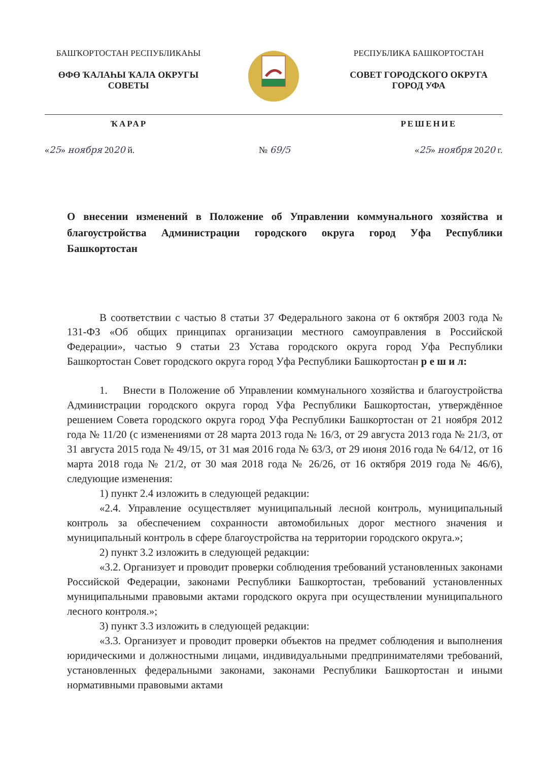БАШҠОРТОСТАН РЕСПУБЛИКАҺЫ
ӨФӨ ҠАЛАҺЫ ҠАЛА ОКРУГЫ
СОВЕТЫ
РЕСПУБЛИКА БАШКОРТОСТАН
СОВЕТ ГОРОДСКОГО ОКРУГА
ГОРОД УФА
ҠАРАР РЕШЕНИЕ
«25» ноября 2020 й. № 69/5 «25» ноября 2020 г.
О внесении изменений в Положение об Управлении коммунального хозяйства и благоустройства Администрации городского округа город Уфа Республики Башкортостан
В соответствии с частью 8 статьи 37 Федерального закона от 6 октября 2003 года № 131-ФЗ «Об общих принципах организации местного самоуправления в Российской Федерации», частью 9 статьи 23 Устава городского округа город Уфа Республики Башкортостан Совет городского округа город Уфа Республики Башкортостан р е ш и л:
1. Внести в Положение об Управлении коммунального хозяйства и благоустройства Администрации городского округа город Уфа Республики Башкортостан, утверждённое решением Совета городского округа город Уфа Республики Башкортостан от 21 ноября 2012 года № 11/20 (с изменениями от 28 марта 2013 года № 16/3, от 29 августа 2013 года № 21/3, от 31 августа 2015 года № 49/15, от 31 мая 2016 года № 63/3, от 29 июня 2016 года № 64/12, от 16 марта 2018 года № 21/2, от 30 мая 2018 года № 26/26, от 16 октября 2019 года № 46/6), следующие изменения:
1) пункт 2.4 изложить в следующей редакции:
«2.4. Управление осуществляет муниципальный лесной контроль, муниципальный контроль за обеспечением сохранности автомобильных дорог местного значения и муниципальный контроль в сфере благоустройства на территории городского округа.»;
2) пункт 3.2 изложить в следующей редакции:
«3.2. Организует и проводит проверки соблюдения требований установленных законами Российской Федерации, законами Республики Башкортостан, требований установленных муниципальными правовыми актами городского округа при осуществлении муниципального лесного контроля.»;
3) пункт 3.3 изложить в следующей редакции:
«3.3. Организует и проводит проверки объектов на предмет соблюдения и выполнения юридическими и должностными лицами, индивидуальными предпринимателями требований, установленных федеральными законами, законами Республики Башкортостан и иными нормативными правовыми актами